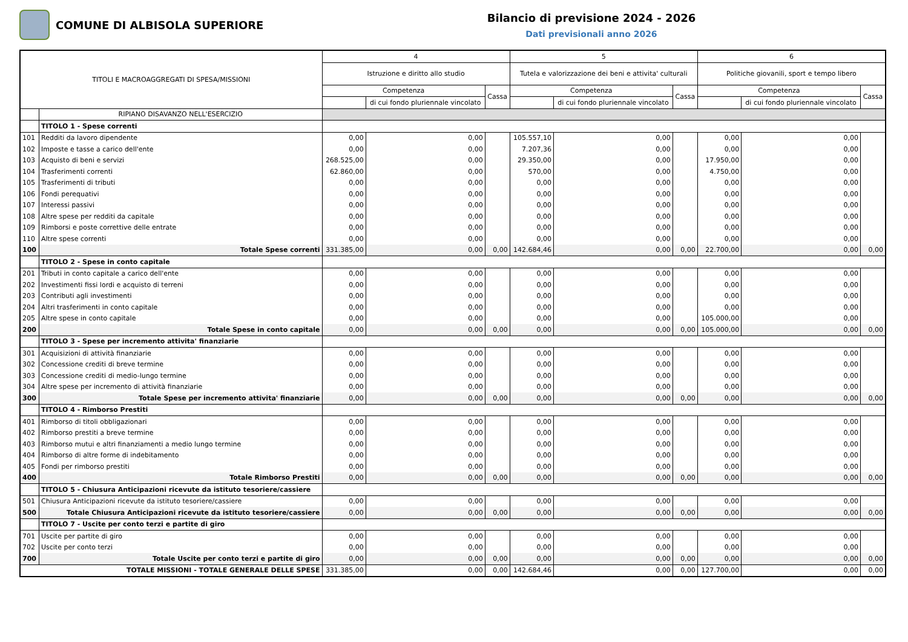COMUNE DI ALBISOLA SUPERIORE
Bilancio di previsione 2024 - 2026
Dati previsionali anno 2026
| TITOLI E MACROAGGREGATI DI SPESA/MISSIONI | | 4 | | | 5 | | | 6 | | |
| --- | --- | --- | --- | --- | --- | --- | --- | --- | --- | --- |
| | | Istruzione e diritto allo studio | | | Tutela e valorizzazione dei beni e attivita' culturali | | | Politiche giovanili, sport e tempo libero | | |
| | | Competenza | | Cassa | Competenza | | Cassa | Competenza | | Cassa |
| | | | di cui fondo pluriennale vincolato | | | di cui fondo pluriennale vincolato | | | di cui fondo pluriennale vincolato | |
| | RIPIANO DISAVANZO NELL'ESERCIZIO | | | | | | | | | |
| | TITOLO 1 - Spese correnti | | | | | | | | | |
| 101 | Redditi da lavoro dipendente | 0,00 | 0,00 | | 105.557,10 | 0,00 | | 0,00 | 0,00 | |
| 102 | Imposte e tasse a carico dell'ente | 0,00 | 0,00 | | 7.207,36 | 0,00 | | 0,00 | 0,00 | |
| 103 | Acquisto di beni e servizi | 268.525,00 | 0,00 | | 29.350,00 | 0,00 | | 17.950,00 | 0,00 | |
| 104 | Trasferimenti correnti | 62.860,00 | 0,00 | | 570,00 | 0,00 | | 4.750,00 | 0,00 | |
| 105 | Trasferimenti di tributi | 0,00 | 0,00 | | 0,00 | 0,00 | | 0,00 | 0,00 | |
| 106 | Fondi perequativi | 0,00 | 0,00 | | 0,00 | 0,00 | | 0,00 | 0,00 | |
| 107 | Interessi passivi | 0,00 | 0,00 | | 0,00 | 0,00 | | 0,00 | 0,00 | |
| 108 | Altre spese per redditi da capitale | 0,00 | 0,00 | | 0,00 | 0,00 | | 0,00 | 0,00 | |
| 109 | Rimborsi e poste correttive delle entrate | 0,00 | 0,00 | | 0,00 | 0,00 | | 0,00 | 0,00 | |
| 110 | Altre spese correnti | 0,00 | 0,00 | | 0,00 | 0,00 | | 0,00 | 0,00 | |
| 100 | Totale Spese correnti | 331.385,00 | 0,00 | 0,00 | 142.684,46 | 0,00 | 0,00 | 22.700,00 | 0,00 | 0,00 |
| | TITOLO 2 - Spese in conto capitale | | | | | | | | | |
| 201 | Tributi in conto capitale a carico dell'ente | 0,00 | 0,00 | | 0,00 | 0,00 | | 0,00 | 0,00 | |
| 202 | Investimenti fissi lordi e acquisto di terreni | 0,00 | 0,00 | | 0,00 | 0,00 | | 0,00 | 0,00 | |
| 203 | Contributi agli investimenti | 0,00 | 0,00 | | 0,00 | 0,00 | | 0,00 | 0,00 | |
| 204 | Altri trasferimenti in conto capitale | 0,00 | 0,00 | | 0,00 | 0,00 | | 0,00 | 0,00 | |
| 205 | Altre spese in conto capitale | 0,00 | 0,00 | | 0,00 | 0,00 | | 105.000,00 | 0,00 | |
| 200 | Totale Spese in conto capitale | 0,00 | 0,00 | 0,00 | 0,00 | 0,00 | 0,00 | 105.000,00 | 0,00 | 0,00 |
| | TITOLO 3 - Spese per incremento attivita' finanziarie | | | | | | | | | |
| 301 | Acquisizioni di attività finanziarie | 0,00 | 0,00 | | 0,00 | 0,00 | | 0,00 | 0,00 | |
| 302 | Concessione crediti di breve termine | 0,00 | 0,00 | | 0,00 | 0,00 | | 0,00 | 0,00 | |
| 303 | Concessione crediti di medio-lungo termine | 0,00 | 0,00 | | 0,00 | 0,00 | | 0,00 | 0,00 | |
| 304 | Altre spese per incremento di attività finanziarie | 0,00 | 0,00 | | 0,00 | 0,00 | | 0,00 | 0,00 | |
| 300 | Totale Spese per incremento attivita' finanziarie | 0,00 | 0,00 | 0,00 | 0,00 | 0,00 | 0,00 | 0,00 | 0,00 | 0,00 |
| | TITOLO 4 - Rimborso Prestiti | | | | | | | | | |
| 401 | Rimborso di titoli obbligazionari | 0,00 | 0,00 | | 0,00 | 0,00 | | 0,00 | 0,00 | |
| 402 | Rimborso prestiti a breve termine | 0,00 | 0,00 | | 0,00 | 0,00 | | 0,00 | 0,00 | |
| 403 | Rimborso mutui e altri finanziamenti a medio lungo termine | 0,00 | 0,00 | | 0,00 | 0,00 | | 0,00 | 0,00 | |
| 404 | Rimborso di altre forme di indebitamento | 0,00 | 0,00 | | 0,00 | 0,00 | | 0,00 | 0,00 | |
| 405 | Fondi per rimborso prestiti | 0,00 | 0,00 | | 0,00 | 0,00 | | 0,00 | 0,00 | |
| 400 | Totale Rimborso Prestiti | 0,00 | 0,00 | 0,00 | 0,00 | 0,00 | 0,00 | 0,00 | 0,00 | 0,00 |
| | TITOLO 5 - Chiusura Anticipazioni ricevute da istituto tesoriere/cassiere | | | | | | | | | |
| 501 | Chiusura Anticipazioni ricevute da istituto tesoriere/cassiere | 0,00 | 0,00 | | 0,00 | 0,00 | | 0,00 | 0,00 | |
| 500 | Totale Chiusura Anticipazioni ricevute da istituto tesoriere/cassiere | 0,00 | 0,00 | 0,00 | 0,00 | 0,00 | 0,00 | 0,00 | 0,00 | 0,00 |
| | TITOLO 7 - Uscite per conto terzi e partite di giro | | | | | | | | | |
| 701 | Uscite per partite di giro | 0,00 | 0,00 | | 0,00 | 0,00 | | 0,00 | 0,00 | |
| 702 | Uscite per conto terzi | 0,00 | 0,00 | | 0,00 | 0,00 | | 0,00 | 0,00 | |
| 700 | Totale Uscite per conto terzi e partite di giro | 0,00 | 0,00 | 0,00 | 0,00 | 0,00 | 0,00 | 0,00 | 0,00 | 0,00 |
| TOTALE MISSIONI - TOTALE GENERALE DELLE SPESE | | 331.385,00 | 0,00 | 0,00 | 142.684,46 | 0,00 | 0,00 | 127.700,00 | 0,00 | 0,00 |